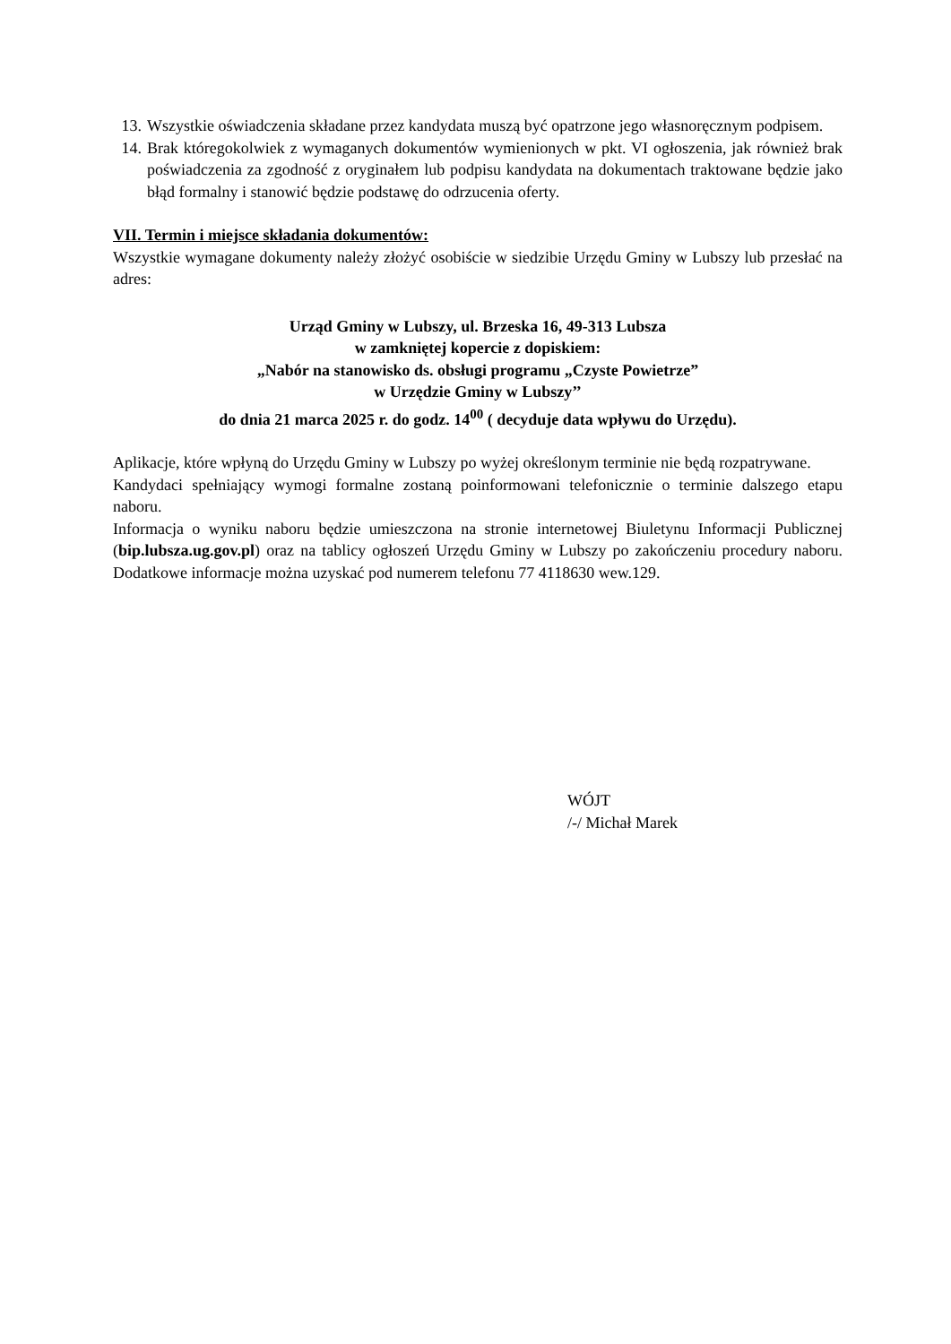13. Wszystkie oświadczenia składane przez kandydata muszą być opatrzone jego własnoręcznym podpisem.
14. Brak któregokolwiek z wymaganych dokumentów wymienionych w pkt. VI ogłoszenia, jak również brak poświadczenia za zgodność z oryginałem lub podpisu kandydata na dokumentach traktowane będzie jako błąd formalny i stanowić będzie podstawę do odrzucenia oferty.
VII. Termin i miejsce składania dokumentów:
Wszystkie wymagane dokumenty należy złożyć osobiście w siedzibie Urzędu Gminy w Lubszy lub przesłać na adres:
Urząd Gminy w Lubszy, ul. Brzeska 16, 49-313 Lubsza
w zamkniętej kopercie z dopiskiem:
„Nabór na stanowisko ds. obsługi programu „Czyste Powietrze”
w Urzędzie Gminy w Lubszy’’
do dnia 21 marca 2025 r. do godz. 14<sup>00</sup> ( decyduje data wpływu do Urzędu).
Aplikacje, które wpłyną do Urzędu Gminy w Lubszy po wyżej określonym terminie nie będą rozpatrywane.
Kandydaci spełniający wymogi formalne zostaną poinformowani telefonicznie o terminie dalszego etapu naboru.
Informacja o wyniku naboru będzie umieszczona na stronie internetowej Biuletynu Informacji Publicznej (bip.lubsza.ug.gov.pl) oraz na tablicy ogłoszeń Urzędu Gminy w Lubszy po zakończeniu procedury naboru. Dodatkowe informacje można uzyskać pod numerem telefonu 77 4118630 wew.129.
WÓJT
/-/ Michał Marek